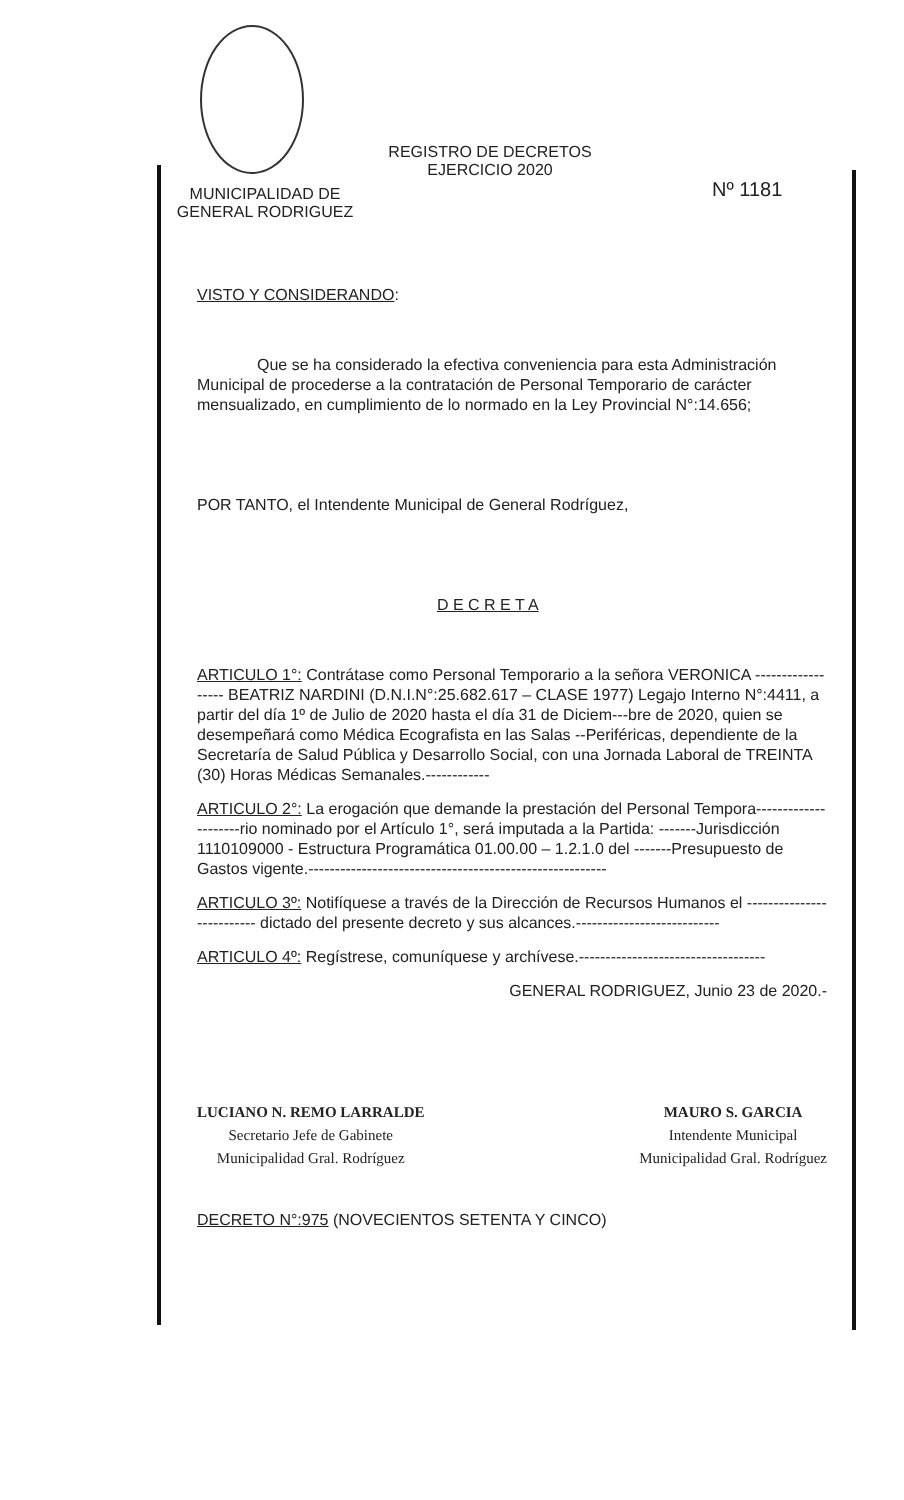REGISTRO DE DECRETOS
EJERCICIO 2020
MUNICIPALIDAD DE
GENERAL RODRIGUEZ
Nº 1181
VISTO Y CONSIDERANDO:
Que se ha considerado la efectiva conveniencia para esta Administración Municipal de procederse a la contratación de Personal Temporario de carácter mensualizado, en cumplimiento de lo normado en la Ley Provincial N°:14.656;
POR TANTO, el Intendente Municipal de General Rodríguez,
D E C R E T A
ARTICULO 1°: Contrátase como Personal Temporario a la señora VERONICA ------------------ BEATRIZ NARDINI (D.N.I.N°:25.682.617 – CLASE 1977) Legajo Interno N°:4411, a partir del día 1º de Julio de 2020 hasta el día 31 de Diciem---bre de 2020, quien se desempeñará como Médica Ecografista en las Salas --Periféricas, dependiente de la Secretaría de Salud Pública y Desarrollo Social, con una Jornada Laboral de TREINTA (30) Horas Médicas Semanales.------------
ARTICULO 2°: La erogación que demande la prestación del Personal Tempora---------------------rio nominado por el Artículo 1°, será imputada a la Partida: -------Jurisdicción 1110109000 - Estructura Programática 01.00.00 – 1.2.1.0 del -------Presupuesto de Gastos vigente.--------------------------------------------------------
ARTICULO 3º: Notifíquese a través de la Dirección de Recursos Humanos el -------------------------- dictado del presente decreto y sus alcances.---------------------------
ARTICULO 4º: Regístrese, comuníquese y archívese.-----------------------------------
GENERAL RODRIGUEZ, Junio 23 de 2020.-
LUCIANO N. REMO LARRALDE
Secretario Jefe de Gabinete
Municipalidad Gral. Rodríguez
MAURO S. GARCIA
Intendente Municipal
Municipalidad Gral. Rodríguez
DECRETO N°:975 (NOVECIENTOS SETENTA Y CINCO)